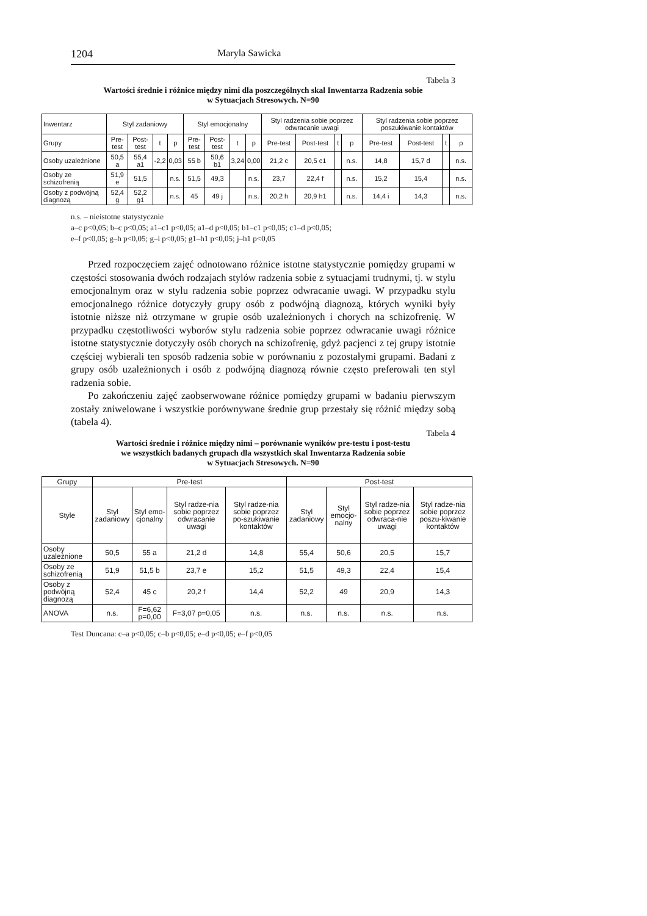1204 Maryla Sawicka
Tabela 3
Wartości średnie i różnice między nimi dla poszczególnych skal Inwentarza Radzenia sobie
w Sytuacjach Stresowych. N=90
| Inwentarz | Styl zadaniowy | | | | Styl emocjonalny | | | | Styl radzenia sobie poprzez odwracanie uwagi | | | | Styl radzenia sobie poprzez poszukiwanie kontaktów | | | |
| --- | --- | --- | --- | --- | --- | --- | --- | --- | --- | --- | --- | --- | --- | --- | --- | --- |
| Grupy | Pre-test | Post-test | t | p | Pre-test | Post-test | t | p | Pre-test | Post-test | t | p | Pre-test | Post-test | t | p |
| Osoby uzależnione | 50,5 a | 55,4 a1 | -2,2 | 0,03 | 55 b | 50,6 b1 | 3,24 | 0,00 | 21,2 c | 20,5 c1 | | n.s. | 14,8 | 15,7 d | | n.s. |
| Osoby ze schizofrenią | 51,9 e | 51,5 | | n.s. | 51,5 | 49,3 | | n.s. | 23,7 | 22,4 f | | n.s. | 15,2 | 15,4 | | n.s. |
| Osoby z podwójną diagnozą | 52,4 g | 52,2 g1 | | n.s. | 45 | 49 j | | n.s. | 20,2 h | 20,9 h1 | | n.s. | 14,4 i | 14,3 | | n.s. |
n.s. – nieistotne statystycznie
a–c p<0,05; b–c p<0,05; a1–c1 p<0,05; a1–d p<0,05; b1–c1 p<0,05; c1–d p<0,05;
e–f p<0,05; g–h p<0,05; g–i p<0,05; g1–h1 p<0,05; j–h1 p<0,05
Przed rozpoczęciem zajęć odnotowano różnice istotne statystycznie pomiędzy grupami w częstości stosowania dwóch rodzajach stylów radzenia sobie z sytuacjami trudnymi, tj. w stylu emocjonalnym oraz w stylu radzenia sobie poprzez odwracanie uwagi. W przypadku stylu emocjonalnego różnice dotyczyły grupy osób z podwójną diagnozą, których wyniki były istotnie niższe niż otrzymane w grupie osób uzależnionych i chorych na schizofrenię. W przypadku częstotliwości wyborów stylu radzenia sobie poprzez odwracanie uwagi różnice istotne statystycznie dotyczyły osób chorych na schizofrenię, gdyż pacjenci z tej grupy istotnie częściej wybierali ten sposób radzenia sobie w porównaniu z pozostałymi grupami. Badani z grupy osób uzależnionych i osób z podwójną diagnozą równie często preferowali ten styl radzenia sobie.
Po zakończeniu zajęć zaobserwowane różnice pomiędzy grupami w badaniu pierwszym zostały zniwelowane i wszystkie porównywane średnie grup przestały się różnić między sobą (tabela 4).
Tabela 4
Wartości średnie i różnice między nimi – porównanie wyników pre-testu i post-testu
we wszystkich badanych grupach dla wszystkich skal Inwentarza Radzenia sobie
w Sytuacjach Stresowych. N=90
| Grupy | Pre-test | | | | Post-test | | | |
| --- | --- | --- | --- | --- | --- | --- | --- | --- |
| Style | Styl zadaniowy | Styl emo-cjonalny | Styl radze-nia sobie poprzez odwracanie uwagi | Styl radze-nia sobie poprzez po-szukiwanie kontaktów | Styl zadaniowy | Styl emocjo-nalny | Styl radze-nia sobie poprzez odwraca-nie uwagi | Styl radze-nia sobie poprzez poszu-kiwanie kontaktów |
| Osoby uzależnione | 50,5 | 55 a | 21,2 d | 14,8 | 55,4 | 50,6 | 20,5 | 15,7 |
| Osoby ze schizofrenią | 51,9 | 51,5 b | 23,7 e | 15,2 | 51,5 | 49,3 | 22,4 | 15,4 |
| Osoby z podwójną diagnozą | 52,4 | 45 c | 20,2 f | 14,4 | 52,2 | 49 | 20,9 | 14,3 |
| ANOVA | n.s. | F=6,62 p=0,00 | F=3,07 p=0,05 | n.s. | n.s. | n.s. | n.s. | n.s. |
Test Duncana: c–a p<0,05; c–b p<0,05; e–d p<0,05; e–f p<0,05